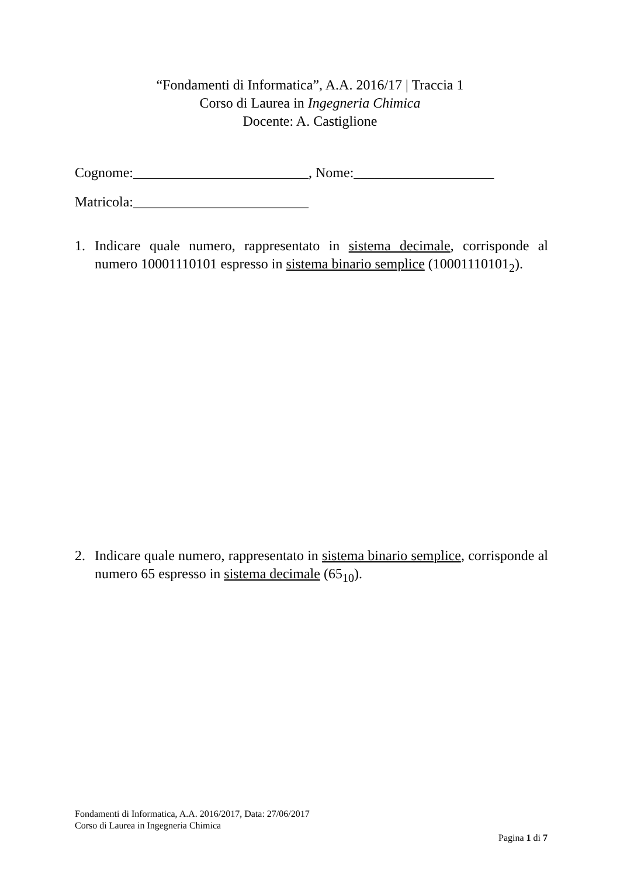“Fondamenti di Informatica”, A.A. 2016/17 | Traccia 1
Corso di Laurea in Ingegneria Chimica
Docente: A. Castiglione
Cognome:_________________________, Nome:____________________
Matricola:_________________________
1. Indicare quale numero, rappresentato in sistema decimale, corrisponde al numero 10001110101 espresso in sistema binario semplice (10001110101<sub>2</sub>).
2. Indicare quale numero, rappresentato in sistema binario semplice, corrisponde al numero 65 espresso in sistema decimale (65<sub>10</sub>).
Fondamenti di Informatica, A.A. 2016/2017, Data: 27/06/2017
Corso di Laurea in Ingegneria Chimica
Pagina 1 di 7